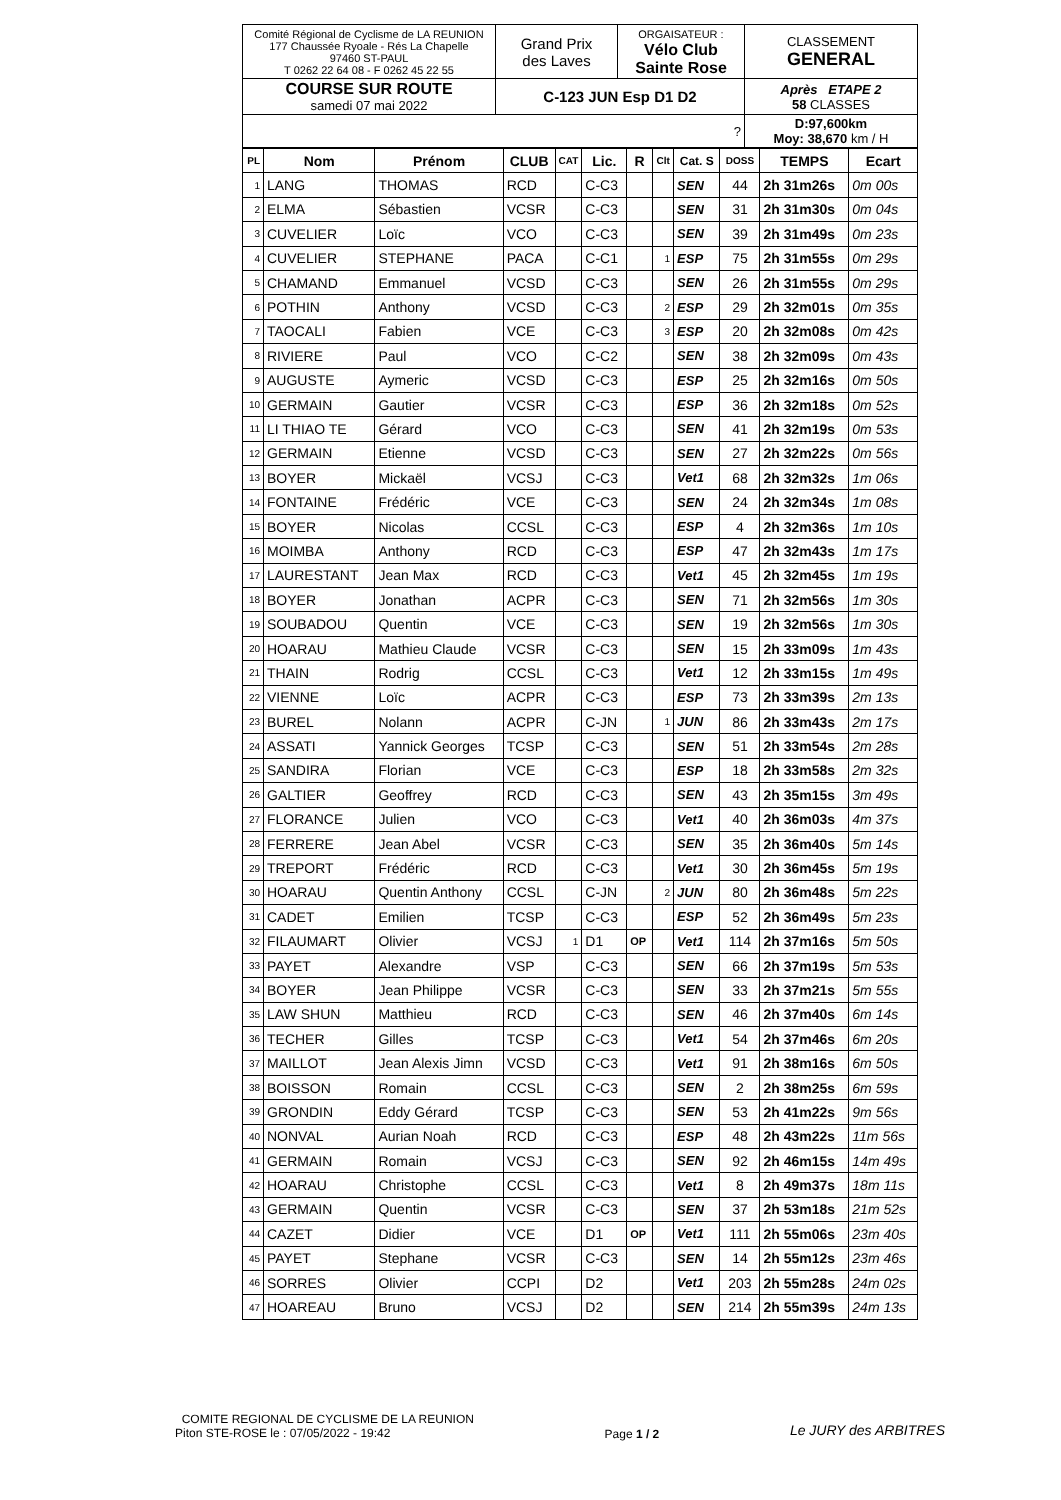| Comité Régional de Cyclisme de LA REUNION 177 Chaussée Ryoale - Rés La Chapelle 97460 ST-PAUL T 0262 22 64 08 - F 0262 45 22 55 | Grand Prix des Laves | ORGAISATEUR : Vélo Club Sainte Rose | CLASSEMENT GENERAL |
| COURSE SUR ROUTE samedi 07 mai 2022 | C-123 JUN Esp D1 D2 | | Après ETAPE 2 58 CLASSES |
| ? | | | D:97,600km Moy: 38,670 km / H |
| PL | Nom | Prénom | CLUB | CAT | Lic. | R | Clt | Cat. S | DOSS | TEMPS | Ecart |
| --- | --- | --- | --- | --- | --- | --- | --- | --- | --- | --- | --- |
| 1 | LANG | THOMAS | RCD | | C-C3 | | | SEN | 44 | 2h 31m26s | 0m 00s |
| 2 | ELMA | Sébastien | VCSR | | C-C3 | | | SEN | 31 | 2h 31m30s | 0m 04s |
| 3 | CUVELIER | Loïc | VCO | | C-C3 | | | SEN | 39 | 2h 31m49s | 0m 23s |
| 4 | CUVELIER | STEPHANE | PACA | | C-C1 | | 1 | ESP | 75 | 2h 31m55s | 0m 29s |
| 5 | CHAMAND | Emmanuel | VCSD | | C-C3 | | | SEN | 26 | 2h 31m55s | 0m 29s |
| 6 | POTHIN | Anthony | VCSD | | C-C3 | | 2 | ESP | 29 | 2h 32m01s | 0m 35s |
| 7 | TAOCALI | Fabien | VCE | | C-C3 | | 3 | ESP | 20 | 2h 32m08s | 0m 42s |
| 8 | RIVIERE | Paul | VCO | | C-C2 | | | SEN | 38 | 2h 32m09s | 0m 43s |
| 9 | AUGUSTE | Aymeric | VCSD | | C-C3 | | | ESP | 25 | 2h 32m16s | 0m 50s |
| 10 | GERMAIN | Gautier | VCSR | | C-C3 | | | ESP | 36 | 2h 32m18s | 0m 52s |
| 11 | LI THIAO TE | Gérard | VCO | | C-C3 | | | SEN | 41 | 2h 32m19s | 0m 53s |
| 12 | GERMAIN | Etienne | VCSD | | C-C3 | | | SEN | 27 | 2h 32m22s | 0m 56s |
| 13 | BOYER | Mickaël | VCSJ | | C-C3 | | | Vet1 | 68 | 2h 32m32s | 1m 06s |
| 14 | FONTAINE | Frédéric | VCE | | C-C3 | | | SEN | 24 | 2h 32m34s | 1m 08s |
| 15 | BOYER | Nicolas | CCSL | | C-C3 | | | ESP | 4 | 2h 32m36s | 1m 10s |
| 16 | MOIMBA | Anthony | RCD | | C-C3 | | | ESP | 47 | 2h 32m43s | 1m 17s |
| 17 | LAURESTANT | Jean Max | RCD | | C-C3 | | | Vet1 | 45 | 2h 32m45s | 1m 19s |
| 18 | BOYER | Jonathan | ACPR | | C-C3 | | | SEN | 71 | 2h 32m56s | 1m 30s |
| 19 | SOUBADOU | Quentin | VCE | | C-C3 | | | SEN | 19 | 2h 32m56s | 1m 30s |
| 20 | HOARAU | Mathieu Claude | VCSR | | C-C3 | | | SEN | 15 | 2h 33m09s | 1m 43s |
| 21 | THAIN | Rodrig | CCSL | | C-C3 | | | Vet1 | 12 | 2h 33m15s | 1m 49s |
| 22 | VIENNE | Loïc | ACPR | | C-C3 | | | ESP | 73 | 2h 33m39s | 2m 13s |
| 23 | BUREL | Nolann | ACPR | | C-JN | | 1 | JUN | 86 | 2h 33m43s | 2m 17s |
| 24 | ASSATI | Yannick Georges | TCSP | | C-C3 | | | SEN | 51 | 2h 33m54s | 2m 28s |
| 25 | SANDIRA | Florian | VCE | | C-C3 | | | ESP | 18 | 2h 33m58s | 2m 32s |
| 26 | GALTIER | Geoffrey | RCD | | C-C3 | | | SEN | 43 | 2h 35m15s | 3m 49s |
| 27 | FLORANCE | Julien | VCO | | C-C3 | | | Vet1 | 40 | 2h 36m03s | 4m 37s |
| 28 | FERRERE | Jean Abel | VCSR | | C-C3 | | | SEN | 35 | 2h 36m40s | 5m 14s |
| 29 | TREPORT | Frédéric | RCD | | C-C3 | | | Vet1 | 30 | 2h 36m45s | 5m 19s |
| 30 | HOARAU | Quentin Anthony | CCSL | | C-JN | | 2 | JUN | 80 | 2h 36m48s | 5m 22s |
| 31 | CADET | Emilien | TCSP | | C-C3 | | | ESP | 52 | 2h 36m49s | 5m 23s |
| 32 | FILAUMART | Olivier | VCSJ | 1 | D1 | OP | | Vet1 | 114 | 2h 37m16s | 5m 50s |
| 33 | PAYET | Alexandre | VSP | | C-C3 | | | SEN | 66 | 2h 37m19s | 5m 53s |
| 34 | BOYER | Jean Philippe | VCSR | | C-C3 | | | SEN | 33 | 2h 37m21s | 5m 55s |
| 35 | LAW SHUN | Matthieu | RCD | | C-C3 | | | SEN | 46 | 2h 37m40s | 6m 14s |
| 36 | TECHER | Gilles | TCSP | | C-C3 | | | Vet1 | 54 | 2h 37m46s | 6m 20s |
| 37 | MAILLOT | Jean Alexis Jimn | VCSD | | C-C3 | | | Vet1 | 91 | 2h 38m16s | 6m 50s |
| 38 | BOISSON | Romain | CCSL | | C-C3 | | | SEN | 2 | 2h 38m25s | 6m 59s |
| 39 | GRONDIN | Eddy Gérard | TCSP | | C-C3 | | | SEN | 53 | 2h 41m22s | 9m 56s |
| 40 | NONVAL | Aurian Noah | RCD | | C-C3 | | | ESP | 48 | 2h 43m22s | 11m 56s |
| 41 | GERMAIN | Romain | VCSJ | | C-C3 | | | SEN | 92 | 2h 46m15s | 14m 49s |
| 42 | HOARAU | Christophe | CCSL | | C-C3 | | | Vet1 | 8 | 2h 49m37s | 18m 11s |
| 43 | GERMAIN | Quentin | VCSR | | C-C3 | | | SEN | 37 | 2h 53m18s | 21m 52s |
| 44 | CAZET | Didier | VCE | | D1 | OP | | Vet1 | 111 | 2h 55m06s | 23m 40s |
| 45 | PAYET | Stephane | VCSR | | C-C3 | | | SEN | 14 | 2h 55m12s | 23m 46s |
| 46 | SORRES | Olivier | CCPI | | D2 | | | Vet1 | 203 | 2h 55m28s | 24m 02s |
| 47 | HOAREAU | Bruno | VCSJ | | D2 | | | SEN | 214 | 2h 55m39s | 24m 13s |
COMITE REGIONAL DE CYCLISME DE LA REUNION
Piton STE-ROSE le : 07/05/2022 - 19:42
Page 1 / 2
Le JURY des ARBITRES